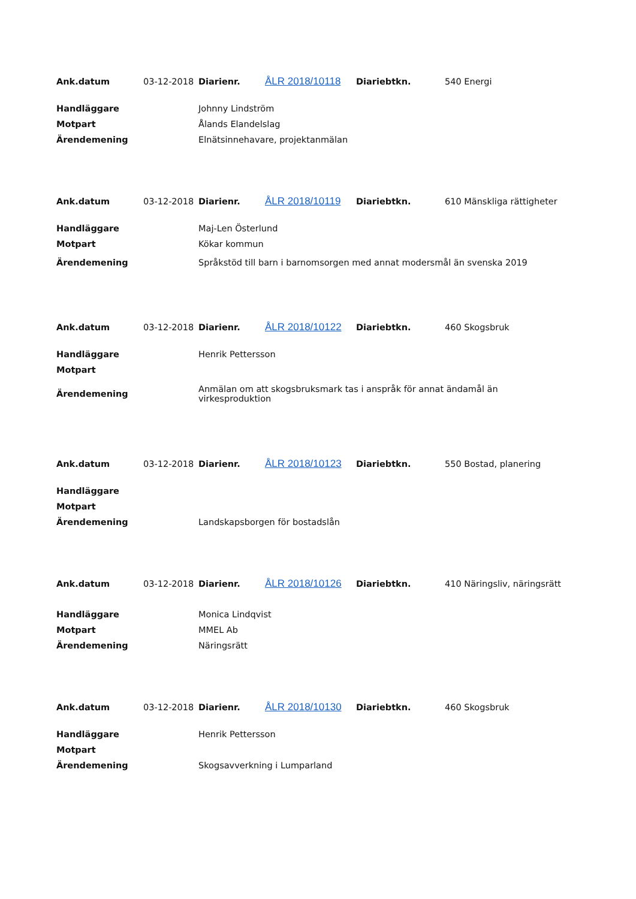| Ank.datum | 03-12-2018 | Diarienr. | ÅLR 2018/10118 | Diariebtkn. | 540 Energi |
| Handläggare | Johnny Lindström |
| Motpart | Ålands Elandelslag |
| Ärendemening | Elnätsinnehavare, projektanmälan |
| Ank.datum | 03-12-2018 | Diarienr. | ÅLR 2018/10119 | Diariebtkn. | 610 Mänskliga rättigheter |
| Handläggare | Maj-Len Österlund |
| Motpart | Kökar kommun |
| Ärendemening | Språkstöd till barn i barnomsorgen med annat modersmål än svenska 2019 |
| Ank.datum | 03-12-2018 | Diarienr. | ÅLR 2018/10122 | Diariebtkn. | 460 Skogsbruk |
| Handläggare | Henrik Pettersson |
| Motpart | |
| Ärendemening | Anmälan om att skogsbruksmark tas i anspråk för annat ändamål än virkesproduktion |
| Ank.datum | 03-12-2018 | Diarienr. | ÅLR 2018/10123 | Diariebtkn. | 550 Bostad, planering |
| Handläggare | |
| Motpart | |
| Ärendemening | Landskapsborgen för bostadslån |
| Ank.datum | 03-12-2018 | Diarienr. | ÅLR 2018/10126 | Diariebtkn. | 410 Näringsliv, näringsrätt |
| Handläggare | Monica Lindqvist |
| Motpart | MMEL Ab |
| Ärendemening | Näringsrätt |
| Ank.datum | 03-12-2018 | Diarienr. | ÅLR 2018/10130 | Diariebtkn. | 460 Skogsbruk |
| Handläggare | Henrik Pettersson |
| Motpart | |
| Ärendemening | Skogsavverkning i Lumparland |